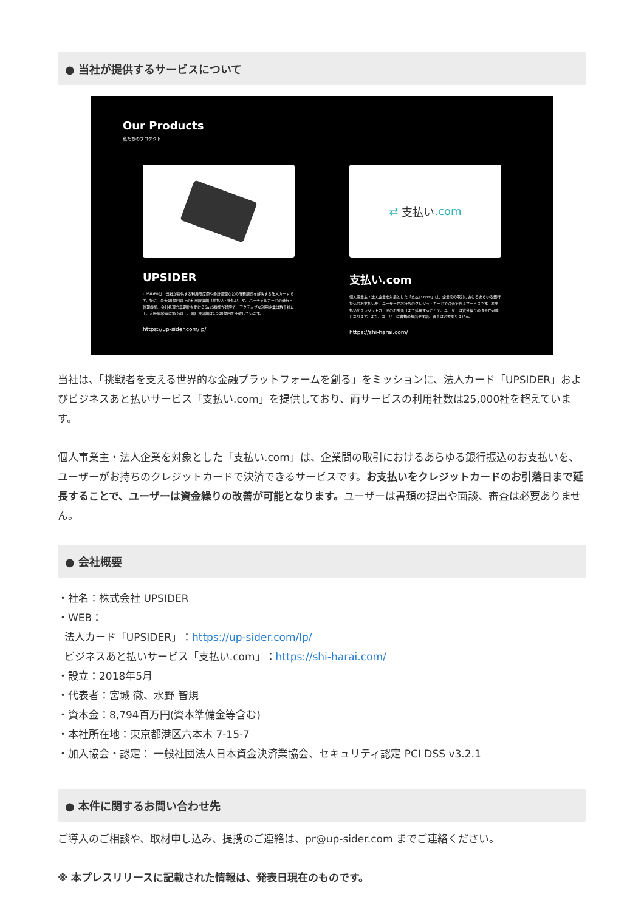● 当社が提供するサービスについて
Our Products
私たちのプロダクト
UPSIDER
UPSIDERは、当社が提供する利用限度額や会計処理などの財務課題を解決する法人カードです。特に、最大10億円以上の利用限度額（前払い・後払い）や、バーチャルカードの発行・管理機能、会計処理の早期化を助けるSaaS機能が好評で、アクティブな利用企業は数千社以上、利用継続率は99%以上、累計決済額は1,500億円を突破しています。
https://up-sider.com/lp/
⇄ 支払い.com
支払い.com
個人事業主・法人企業を対象とした「支払い.com」は、企業間の取引におけるあらゆる銀行振込のお支払いを、ユーザーがお持ちのクレジットカードで決済できるサービスです。お支払いをクレジットカードのお引落日まで延長することで、ユーザーは資金繰りの改善が可能となります。また、ユーザーは書類の提出や面談、審査は必要ありません。
https://shi-harai.com/
当社は、「挑戦者を支える世界的な金融プラットフォームを創る」をミッションに、法人カード「UPSIDER」およびビジネスあと払いサービス「支払い.com」を提供しており、両サービスの利用社数は25,000社を超えています。
個人事業主・法人企業を対象とした「支払い.com」は、企業間の取引におけるあらゆる銀行振込のお支払いを、ユーザーがお持ちのクレジットカードで決済できるサービスです。お支払いをクレジットカードのお引落日まで延長することで、ユーザーは資金繰りの改善が可能となります。ユーザーは書類の提出や面談、審査は必要ありません。
● 会社概要
・社名：株式会社 UPSIDER
・WEB：
法人カード「UPSIDER」：https://up-sider.com/lp/
ビジネスあと払いサービス「支払い.com」：https://shi-harai.com/
・設立：2018年5月
・代表者：宮城 徹、水野 智規
・資本金：8,794百万円(資本準備金等含む)
・本社所在地：東京都港区六本木 7-15-7
・加入協会・認定： 一般社団法人日本資金決済業協会、セキュリティ認定 PCI DSS v3.2.1
● 本件に関するお問い合わせ先
ご導入のご相談や、取材申し込み、提携のご連絡は、pr@up-sider.com までご連絡ください。
※ 本プレスリリースに記載された情報は、発表日現在のものです。